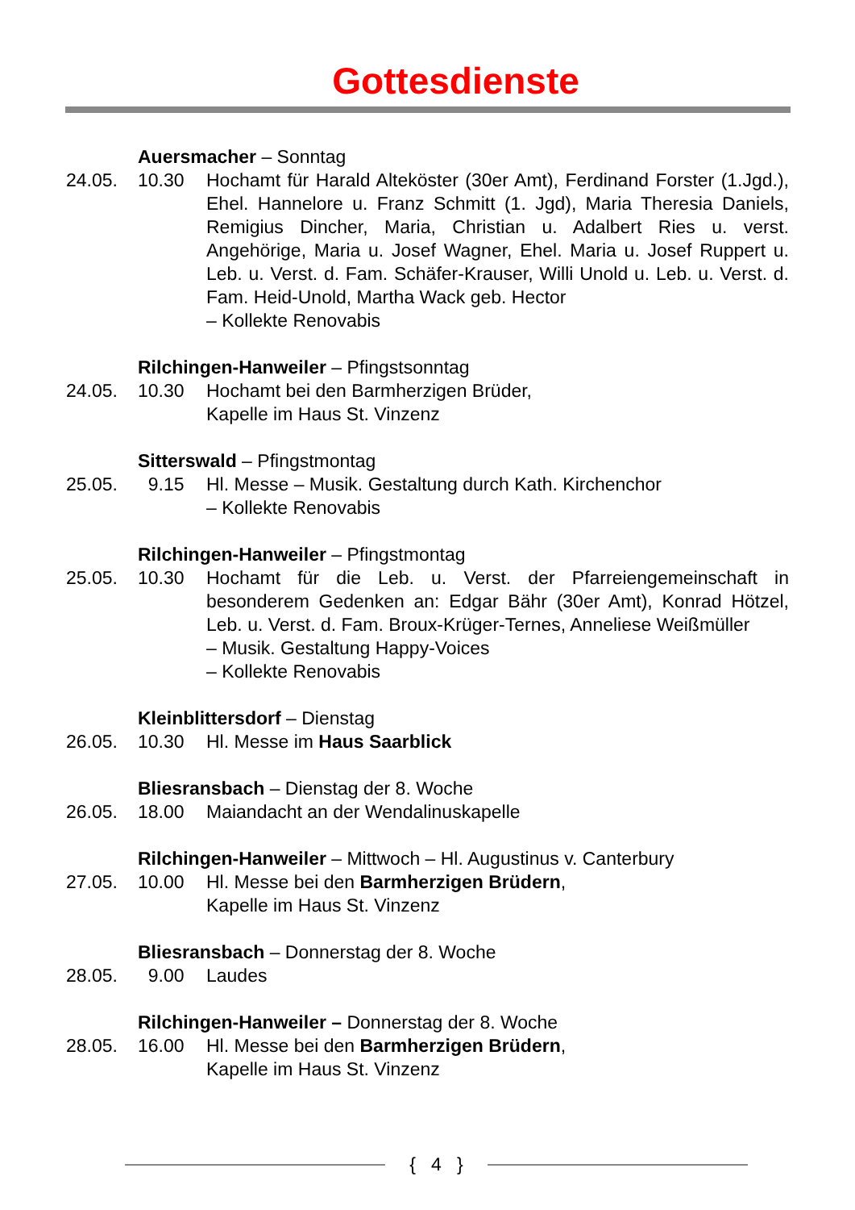Gottesdienste
Auersmacher – Sonntag
24.05. 10.30 Hochamt für Harald Alteköster (30er Amt), Ferdinand Forster (1.Jgd.), Ehel. Hannelore u. Franz Schmitt (1. Jgd), Maria Theresia Daniels, Remigius Dincher, Maria, Christian u. Adalbert Ries u. verst. Angehörige, Maria u. Josef Wagner, Ehel. Maria u. Josef Ruppert u. Leb. u. Verst. d. Fam. Schäfer-Krauser, Willi Unold u. Leb. u. Verst. d. Fam. Heid-Unold, Martha Wack geb. Hector
– Kollekte Renovabis
Rilchingen-Hanweiler – Pfingstsonntag
24.05. 10.30 Hochamt bei den Barmherzigen Brüder,
Kapelle im Haus St. Vinzenz
Sitterswald – Pfingstmontag
25.05. 9.15 Hl. Messe – Musik. Gestaltung durch Kath. Kirchenchor
– Kollekte Renovabis
Rilchingen-Hanweiler – Pfingstmontag
25.05. 10.30 Hochamt für die Leb. u. Verst. der Pfarreiengemeinschaft in besonderem Gedenken an: Edgar Bähr (30er Amt), Konrad Hötzel, Leb. u. Verst. d. Fam. Broux-Krüger-Ternes, Anneliese Weißmüller
– Musik. Gestaltung Happy-Voices
– Kollekte Renovabis
Kleinblittersdorf – Dienstag
26.05. 10.30 Hl. Messe im Haus Saarblick
Bliesransbach – Dienstag der 8. Woche
26.05. 18.00 Maiandacht an der Wendalinuskapelle
Rilchingen-Hanweiler – Mittwoch – Hl. Augustinus v. Canterbury
27.05. 10.00 Hl. Messe bei den Barmherzigen Brüdern,
Kapelle im Haus St. Vinzenz
Bliesransbach – Donnerstag der 8. Woche
28.05. 9.00 Laudes
Rilchingen-Hanweiler – Donnerstag der 8. Woche
28.05. 16.00 Hl. Messe bei den Barmherzigen Brüdern,
Kapelle im Haus St. Vinzenz
{ 4 }